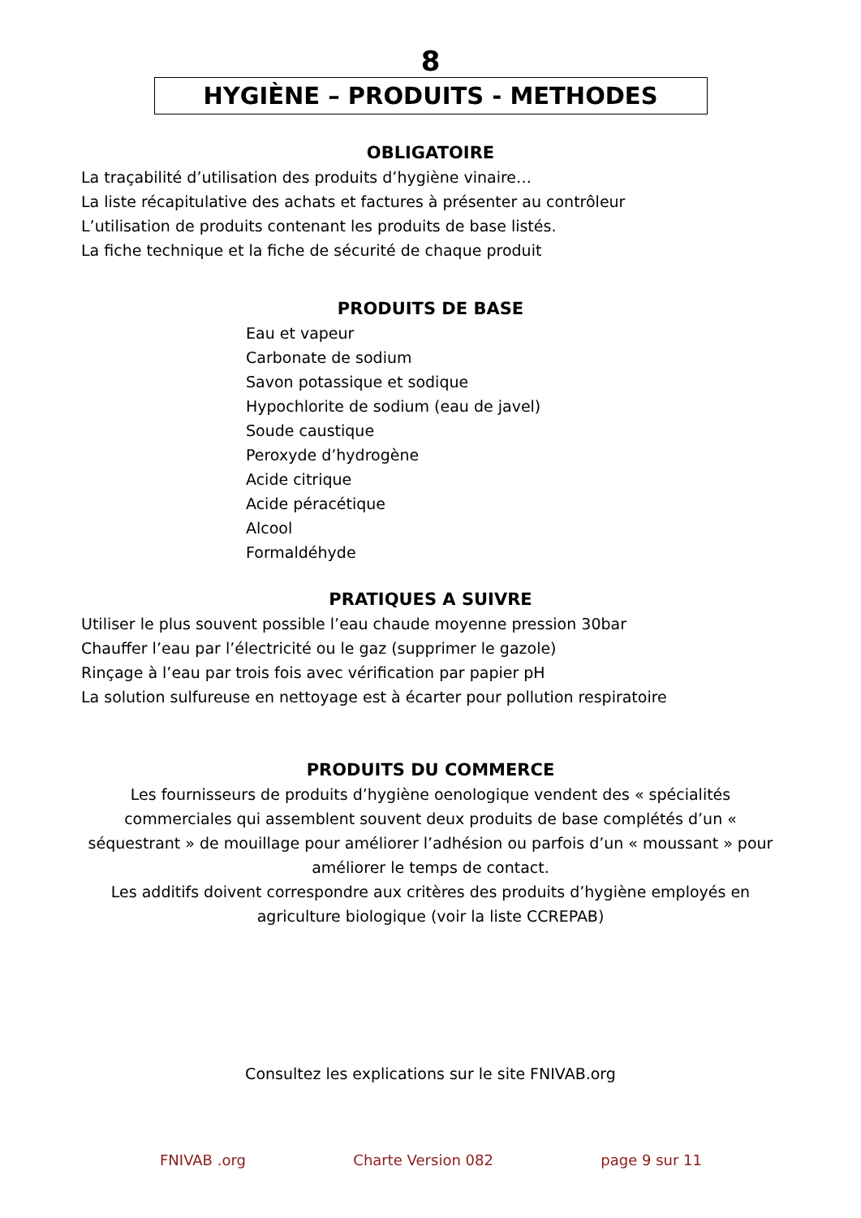8
HYGIÈNE – PRODUITS - METHODES
OBLIGATOIRE
La traçabilité d’utilisation des produits d’hygiène vinaire…
La liste récapitulative des achats et factures à présenter au contrôleur
L’utilisation de produits contenant les produits de base listés.
La fiche technique et la fiche de sécurité de chaque produit
PRODUITS DE BASE
Eau et vapeur
Carbonate de sodium
Savon potassique et sodique
Hypochlorite de sodium (eau de javel)
Soude caustique
Peroxyde d’hydrogène
Acide citrique
Acide péracétique
Alcool
Formaldéhyde
PRATIQUES A SUIVRE
Utiliser le plus souvent possible l’eau chaude moyenne pression 30bar
Chauffer l’eau par l’électricité ou le gaz (supprimer le gazole)
Rinçage à l’eau par trois fois avec vérification par papier pH
La solution sulfureuse en nettoyage est à écarter pour pollution respiratoire
PRODUITS DU COMMERCE
Les fournisseurs de produits d’hygiène oenologique vendent des « spécialités commerciales qui assemblent souvent deux produits de base complétés d’un « séquestrant » de mouillage pour améliorer l’adhésion ou parfois d’un « moussant » pour améliorer le temps de contact.
Les additifs doivent correspondre aux critères des produits d’hygiène employés en agriculture biologique (voir la liste CCREPAB)
Consultez les explications sur le site FNIVAB.org
FNIVAB .org Charte Version 082 page 9 sur 11